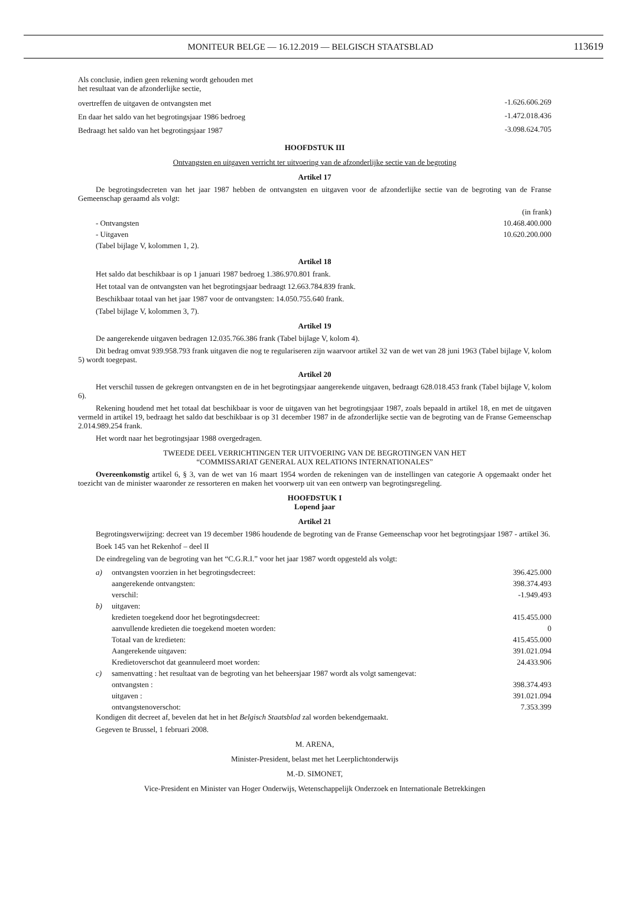MONITEUR BELGE — 16.12.2019 — BELGISCH STAATSBLAD
113619
Als conclusie, indien geen rekening wordt gehouden met
het resultaat van de afzonderlijke sectie,
| overtreffen de uitgaven de ontvangsten met | -1.626.606.269 |
| En daar het saldo van het begrotingsjaar 1986 bedroeg | -1.472.018.436 |
| Bedraagt het saldo van het begrotingsjaar 1987 | -3.098.624.705 |
HOOFDSTUK III
Ontvangsten en uitgaven verricht ter uitvoering van de afzonderlijke sectie van de begroting
Artikel 17
De begrotingsdecreten van het jaar 1987 hebben de ontvangsten en uitgaven voor de afzonderlijke sectie van de begroting van de Franse Gemeenschap geraamd als volgt:
| | (in frank) |
| - Ontvangsten | 10.468.400.000 |
| - Uitgaven | 10.620.200.000 |
| (Tabel bijlage V, kolommen 1, 2). | |
Artikel 18
Het saldo dat beschikbaar is op 1 januari 1987 bedroeg 1.386.970.801 frank.
Het totaal van de ontvangsten van het begrotingsjaar bedraagt 12.663.784.839 frank.
Beschikbaar totaal van het jaar 1987 voor de ontvangsten: 14.050.755.640 frank.
(Tabel bijlage V, kolommen 3, 7).
Artikel 19
De aangerekende uitgaven bedragen 12.035.766.386 frank (Tabel bijlage V, kolom 4).
Dit bedrag omvat 939.958.793 frank uitgaven die nog te regulariseren zijn waarvoor artikel 32 van de wet van 28 juni 1963 (Tabel bijlage V, kolom 5) wordt toegepast.
Artikel 20
Het verschil tussen de gekregen ontvangsten en de in het begrotingsjaar aangerekende uitgaven, bedraagt 628.018.453 frank (Tabel bijlage V, kolom 6).
Rekening houdend met het totaal dat beschikbaar is voor de uitgaven van het begrotingsjaar 1987, zoals bepaald in artikel 18, en met de uitgaven vermeld in artikel 19, bedraagt het saldo dat beschikbaar is op 31 december 1987 in de afzonderlijke sectie van de begroting van de Franse Gemeenschap 2.014.989.254 frank.
Het wordt naar het begrotingsjaar 1988 overgedragen.
TWEEDE DEEL VERRICHTINGEN TER UITVOERING VAN DE BEGROTINGEN VAN HET
“COMMISSARIAT GENERAL AUX RELATIONS INTERNATIONALES”
Overeenkomstig artikel 6, § 3, van de wet van 16 maart 1954 worden de rekeningen van de instellingen van categorie A opgemaakt onder het toezicht van de minister waaronder ze ressorteren en maken het voorwerp uit van een ontwerp van begrotingsregeling.
HOOFDSTUK I
Lopend jaar
Artikel 21
Begrotingsverwijzing: decreet van 19 december 1986 houdende de begroting van de Franse Gemeenschap voor het begrotingsjaar 1987 - artikel 36.
Boek 145 van het Rekenhof – deel II
De eindregeling van de begroting van het “C.G.R.I.” voor het jaar 1987 wordt opgesteld als volgt:
| a) | ontvangsten voorzien in het begrotingsdecreet: | 396.425.000 |
| | aangerekende ontvangsten: | 398.374.493 |
| | verschil: | -1.949.493 |
| b) | uitgaven: | |
| | kredieten toegekend door het begrotingsdecreet: | 415.455.000 |
| | aanvullende kredieten die toegekend moeten worden: | 0 |
| | Totaal van de kredieten: | 415.455.000 |
| | Aangerekende uitgaven: | 391.021.094 |
| | Kredietoverschot dat geannuleerd moet worden: | 24.433.906 |
| c) | samenvatting : het resultaat van de begroting van het beheersjaar 1987 wordt als volgt samengevat: | |
| | ontvangsten : | 398.374.493 |
| | uitgaven : | 391.021.094 |
| | ontvangstenoverschot: | 7.353.399 |
Kondigen dit decreet af, bevelen dat het in het Belgisch Staatsblad zal worden bekendgemaakt.
Gegeven te Brussel, 1 februari 2008.
M. ARENA,
Minister-President, belast met het Leerplichtonderwijs
M.-D. SIMONET,
Vice-President en Minister van Hoger Onderwijs, Wetenschappelijk Onderzoek en Internationale Betrekkingen